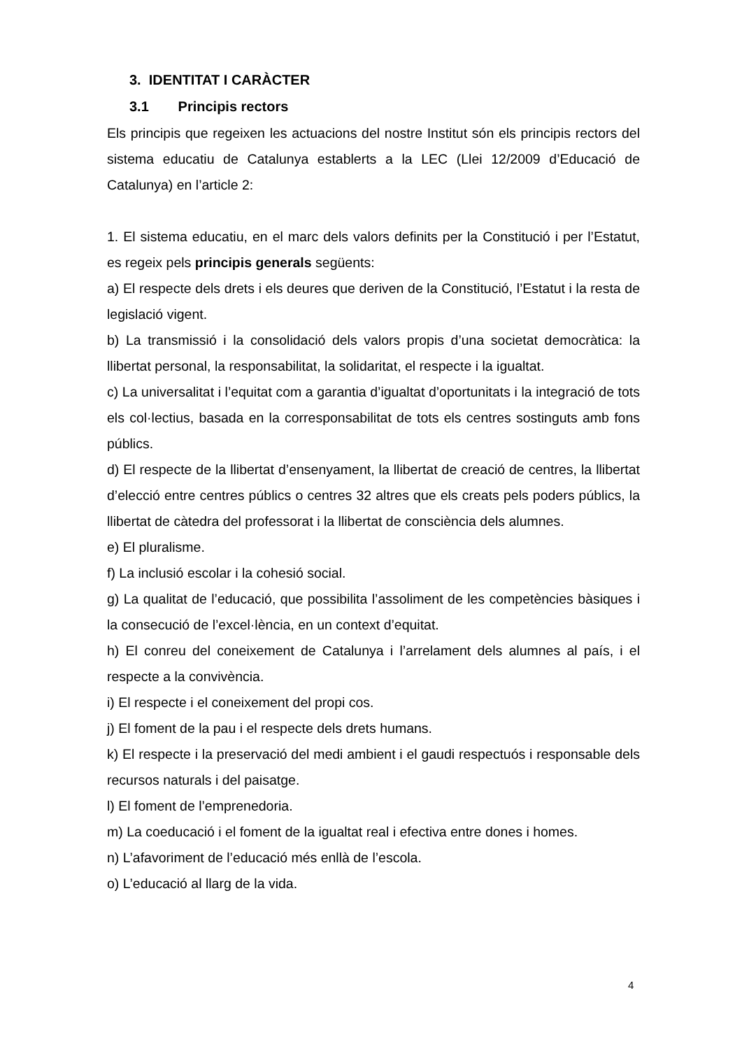3. IDENTITAT I CARÀCTER
3.1 Principis rectors
Els principis que regeixen les actuacions del nostre Institut són els principis rectors del sistema educatiu de Catalunya establerts a la LEC (Llei 12/2009 d’Educació de Catalunya) en l’article 2:
1. El sistema educatiu, en el marc dels valors definits per la Constitució i per l’Estatut, es regeix pels principis generals següents:
a) El respecte dels drets i els deures que deriven de la Constitució, l’Estatut i la resta de legislació vigent.
b) La transmissió i la consolidació dels valors propis d’una societat democràtica: la llibertat personal, la responsabilitat, la solidaritat, el respecte i la igualtat.
c) La universalitat i l’equitat com a garantia d’igualtat d’oportunitats i la integració de tots els col·lectius, basada en la corresponsabilitat de tots els centres sostinguts amb fons públics.
d) El respecte de la llibertat d’ensenyament, la llibertat de creació de centres, la llibertat d’elecció entre centres públics o centres 32 altres que els creats pels poders públics, la llibertat de càtedra del professorat i la llibertat de consciència dels alumnes.
e) El pluralisme.
f) La inclusió escolar i la cohesió social.
g) La qualitat de l’educació, que possibilita l’assoliment de les competències bàsiques i la consecució de l’excel·lència, en un context d’equitat.
h) El conreu del coneixement de Catalunya i l’arrelament dels alumnes al país, i el respecte a la convivència.
i) El respecte i el coneixement del propi cos.
j) El foment de la pau i el respecte dels drets humans.
k) El respecte i la preservació del medi ambient i el gaudi respectuós i responsable dels recursos naturals i del paisatge.
l) El foment de l’emprenedoria.
m) La coeducació i el foment de la igualtat real i efectiva entre dones i homes.
n) L’afavoriment de l’educació més enllà de l’escola.
o) L’educació al llarg de la vida.
4